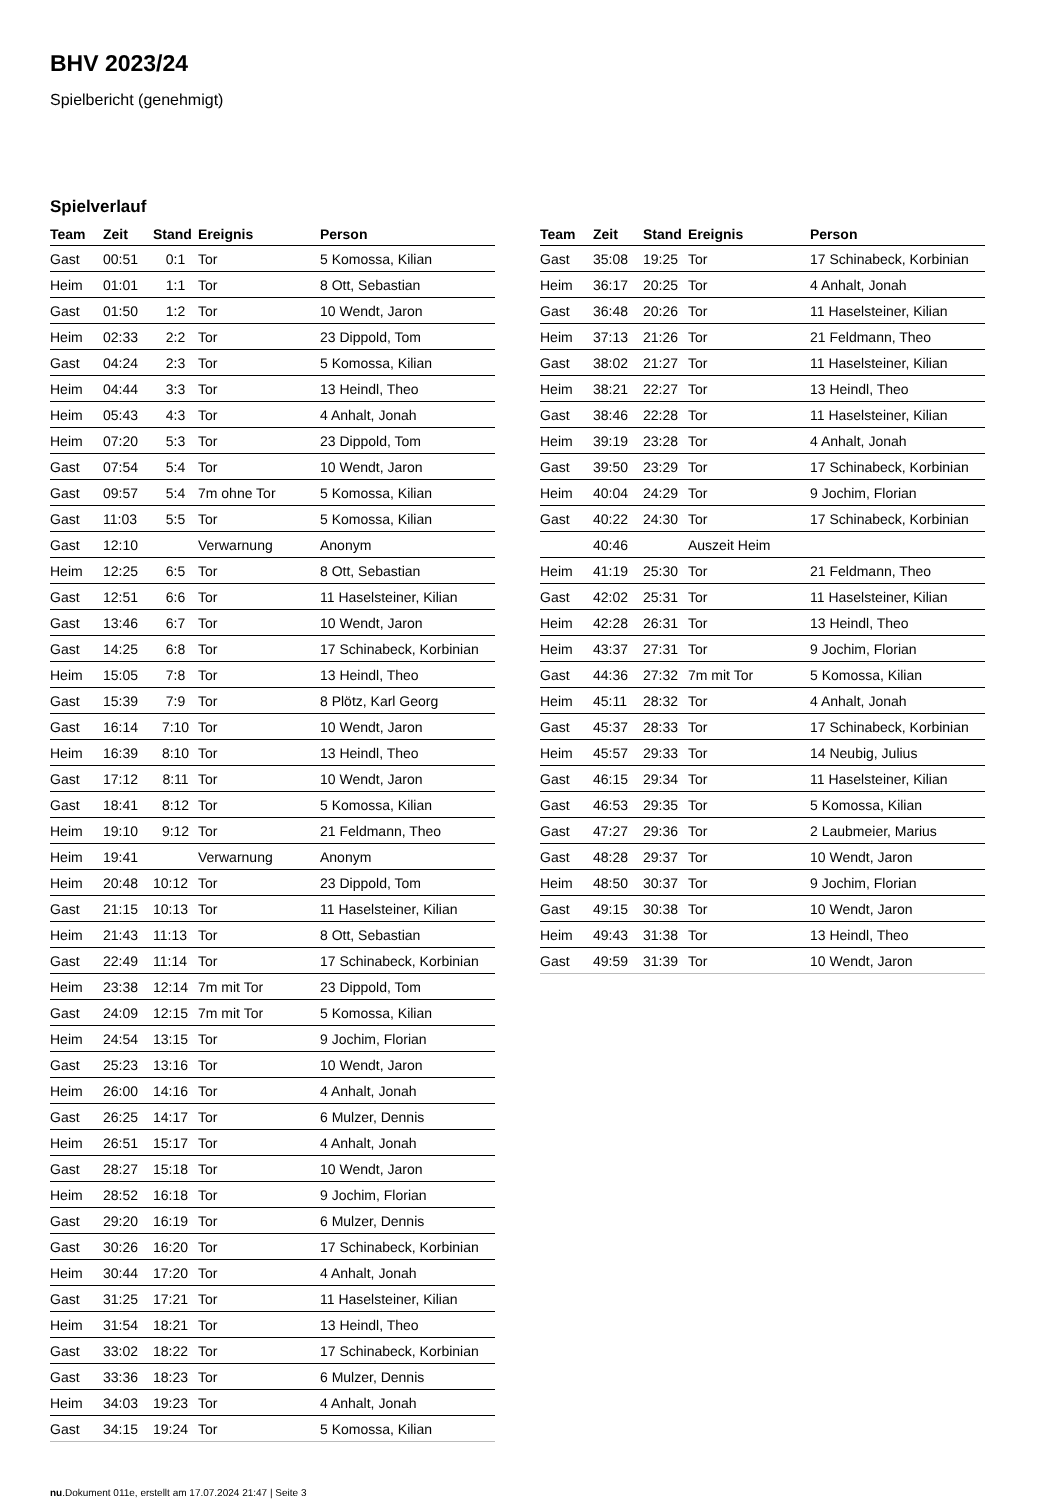BHV 2023/24
Spielbericht (genehmigt)
Spielverlauf
| Team | Zeit | Stand | Ereignis | Person |
| --- | --- | --- | --- | --- |
| Gast | 00:51 | 0:1 | Tor | 5 Komossa, Kilian |
| Heim | 01:01 | 1:1 | Tor | 8 Ott, Sebastian |
| Gast | 01:50 | 1:2 | Tor | 10 Wendt, Jaron |
| Heim | 02:33 | 2:2 | Tor | 23 Dippold, Tom |
| Gast | 04:24 | 2:3 | Tor | 5 Komossa, Kilian |
| Heim | 04:44 | 3:3 | Tor | 13 Heindl, Theo |
| Heim | 05:43 | 4:3 | Tor | 4 Anhalt, Jonah |
| Heim | 07:20 | 5:3 | Tor | 23 Dippold, Tom |
| Gast | 07:54 | 5:4 | Tor | 10 Wendt, Jaron |
| Gast | 09:57 | 5:4 | 7m ohne Tor | 5 Komossa, Kilian |
| Gast | 11:03 | 5:5 | Tor | 5 Komossa, Kilian |
| Gast | 12:10 | | Verwarnung | Anonym |
| Heim | 12:25 | 6:5 | Tor | 8 Ott, Sebastian |
| Gast | 12:51 | 6:6 | Tor | 11 Haselsteiner, Kilian |
| Gast | 13:46 | 6:7 | Tor | 10 Wendt, Jaron |
| Gast | 14:25 | 6:8 | Tor | 17 Schinabeck, Korbinian |
| Heim | 15:05 | 7:8 | Tor | 13 Heindl, Theo |
| Gast | 15:39 | 7:9 | Tor | 8 Plötz, Karl Georg |
| Gast | 16:14 | 7:10 | Tor | 10 Wendt, Jaron |
| Heim | 16:39 | 8:10 | Tor | 13 Heindl, Theo |
| Gast | 17:12 | 8:11 | Tor | 10 Wendt, Jaron |
| Gast | 18:41 | 8:12 | Tor | 5 Komossa, Kilian |
| Heim | 19:10 | 9:12 | Tor | 21 Feldmann, Theo |
| Heim | 19:41 | | Verwarnung | Anonym |
| Heim | 20:48 | 10:12 | Tor | 23 Dippold, Tom |
| Gast | 21:15 | 10:13 | Tor | 11 Haselsteiner, Kilian |
| Heim | 21:43 | 11:13 | Tor | 8 Ott, Sebastian |
| Gast | 22:49 | 11:14 | Tor | 17 Schinabeck, Korbinian |
| Heim | 23:38 | 12:14 | 7m mit Tor | 23 Dippold, Tom |
| Gast | 24:09 | 12:15 | 7m mit Tor | 5 Komossa, Kilian |
| Heim | 24:54 | 13:15 | Tor | 9 Jochim, Florian |
| Gast | 25:23 | 13:16 | Tor | 10 Wendt, Jaron |
| Heim | 26:00 | 14:16 | Tor | 4 Anhalt, Jonah |
| Gast | 26:25 | 14:17 | Tor | 6 Mulzer, Dennis |
| Heim | 26:51 | 15:17 | Tor | 4 Anhalt, Jonah |
| Gast | 28:27 | 15:18 | Tor | 10 Wendt, Jaron |
| Heim | 28:52 | 16:18 | Tor | 9 Jochim, Florian |
| Gast | 29:20 | 16:19 | Tor | 6 Mulzer, Dennis |
| Gast | 30:26 | 16:20 | Tor | 17 Schinabeck, Korbinian |
| Heim | 30:44 | 17:20 | Tor | 4 Anhalt, Jonah |
| Gast | 31:25 | 17:21 | Tor | 11 Haselsteiner, Kilian |
| Heim | 31:54 | 18:21 | Tor | 13 Heindl, Theo |
| Gast | 33:02 | 18:22 | Tor | 17 Schinabeck, Korbinian |
| Gast | 33:36 | 18:23 | Tor | 6 Mulzer, Dennis |
| Heim | 34:03 | 19:23 | Tor | 4 Anhalt, Jonah |
| Gast | 34:15 | 19:24 | Tor | 5 Komossa, Kilian |
| Team | Zeit | Stand | Ereignis | Person |
| --- | --- | --- | --- | --- |
| Gast | 35:08 | 19:25 | Tor | 17 Schinabeck, Korbinian |
| Heim | 36:17 | 20:25 | Tor | 4 Anhalt, Jonah |
| Gast | 36:48 | 20:26 | Tor | 11 Haselsteiner, Kilian |
| Heim | 37:13 | 21:26 | Tor | 21 Feldmann, Theo |
| Gast | 38:02 | 21:27 | Tor | 11 Haselsteiner, Kilian |
| Heim | 38:21 | 22:27 | Tor | 13 Heindl, Theo |
| Gast | 38:46 | 22:28 | Tor | 11 Haselsteiner, Kilian |
| Heim | 39:19 | 23:28 | Tor | 4 Anhalt, Jonah |
| Gast | 39:50 | 23:29 | Tor | 17 Schinabeck, Korbinian |
| Heim | 40:04 | 24:29 | Tor | 9 Jochim, Florian |
| Gast | 40:22 | 24:30 | Tor | 17 Schinabeck, Korbinian |
| | 40:46 | | Auszeit Heim | |
| Heim | 41:19 | 25:30 | Tor | 21 Feldmann, Theo |
| Gast | 42:02 | 25:31 | Tor | 11 Haselsteiner, Kilian |
| Heim | 42:28 | 26:31 | Tor | 13 Heindl, Theo |
| Heim | 43:37 | 27:31 | Tor | 9 Jochim, Florian |
| Gast | 44:36 | 27:32 | 7m mit Tor | 5 Komossa, Kilian |
| Heim | 45:11 | 28:32 | Tor | 4 Anhalt, Jonah |
| Gast | 45:37 | 28:33 | Tor | 17 Schinabeck, Korbinian |
| Heim | 45:57 | 29:33 | Tor | 14 Neubig, Julius |
| Gast | 46:15 | 29:34 | Tor | 11 Haselsteiner, Kilian |
| Gast | 46:53 | 29:35 | Tor | 5 Komossa, Kilian |
| Gast | 47:27 | 29:36 | Tor | 2 Laubmeier, Marius |
| Gast | 48:28 | 29:37 | Tor | 10 Wendt, Jaron |
| Heim | 48:50 | 30:37 | Tor | 9 Jochim, Florian |
| Gast | 49:15 | 30:38 | Tor | 10 Wendt, Jaron |
| Heim | 49:43 | 31:38 | Tor | 13 Heindl, Theo |
| Gast | 49:59 | 31:39 | Tor | 10 Wendt, Jaron |
nu.Dokument 011e, erstellt am 17.07.2024 21:47 | Seite 3